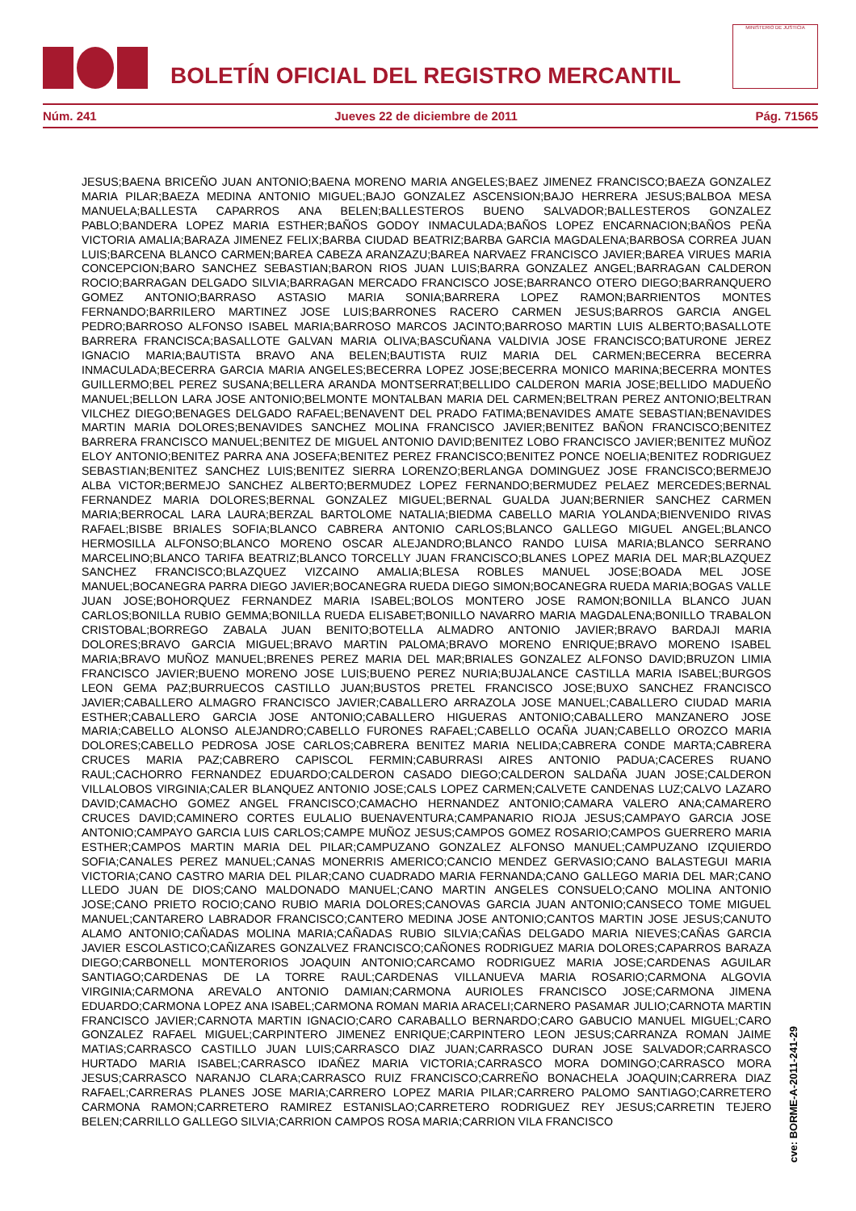BOLETÍN OFICIAL DEL REGISTRO MERCANTIL
MINISTERIO DE JUSTICIA
Núm. 241 Jueves 22 de diciembre de 2011 Pág. 71565
JESUS;BAENA BRICEÑO JUAN ANTONIO;BAENA MORENO MARIA ANGELES;BAEZ JIMENEZ FRANCISCO;BAEZA GONZALEZ MARIA PILAR;BAEZA MEDINA ANTONIO MIGUEL;BAJO GONZALEZ ASCENSION;BAJO HERRERA JESUS;BALBOA MESA MANUELA;BALLESTA CAPARROS ANA BELEN;BALLESTEROS BUENO SALVADOR;BALLESTEROS GONZALEZ PABLO;BANDERA LOPEZ MARIA ESTHER;BAÑOS GODOY INMACULADA;BAÑOS LOPEZ ENCARNACION;BAÑOS PEÑA VICTORIA AMALIA;BARAZA JIMENEZ FELIX;BARBA CIUDAD BEATRIZ;BARBA GARCIA MAGDALENA;BARBOSA CORREA JUAN LUIS;BARCENA BLANCO CARMEN;BAREA CABEZA ARANZAZU;BAREA NARVAEZ FRANCISCO JAVIER;BAREA VIRUES MARIA CONCEPCION;BARO SANCHEZ SEBASTIAN;BARON RIOS JUAN LUIS;BARRA GONZALEZ ANGEL;BARRAGAN CALDERON ROCIO;BARRAGAN DELGADO SILVIA;BARRAGAN MERCADO FRANCISCO JOSE;BARRANCO OTERO DIEGO;BARRANQUERO GOMEZ ANTONIO;BARRASO ASTASIO MARIA SONIA;BARRERA LOPEZ RAMON;BARRIENTOS MONTES FERNANDO;BARRILERO MARTINEZ JOSE LUIS;BARRONES RACERO CARMEN JESUS;BARROS GARCIA ANGEL PEDRO;BARROSO ALFONSO ISABEL MARIA;BARROSO MARCOS JACINTO;BARROSO MARTIN LUIS ALBERTO;BASALLOTE BARRERA FRANCISCA;BASALLOTE GALVAN MARIA OLIVA;BASCUÑANA VALDIVIA JOSE FRANCISCO;BATURONE JEREZ IGNACIO MARIA;BAUTISTA BRAVO ANA BELEN;BAUTISTA RUIZ MARIA DEL CARMEN;BECERRA BECERRA INMACULADA;BECERRA GARCIA MARIA ANGELES;BECERRA LOPEZ JOSE;BECERRA MONICO MARINA;BECERRA MONTES GUILLERMO;BEL PEREZ SUSANA;BELLERA ARANDA MONTSERRAT;BELLIDO CALDERON MARIA JOSE;BELLIDO MADUEÑO MANUEL;BELLON LARA JOSE ANTONIO;BELMONTE MONTALBAN MARIA DEL CARMEN;BELTRAN PEREZ ANTONIO;BELTRAN VILCHEZ DIEGO;BENAGES DELGADO RAFAEL;BENAVENT DEL PRADO FATIMA;BENAVIDES AMATE SEBASTIAN;BENAVIDES MARTIN MARIA DOLORES;BENAVIDES SANCHEZ MOLINA FRANCISCO JAVIER;BENITEZ BAÑON FRANCISCO;BENITEZ BARRERA FRANCISCO MANUEL;BENITEZ DE MIGUEL ANTONIO DAVID;BENITEZ LOBO FRANCISCO JAVIER;BENITEZ MUÑOZ ELOY ANTONIO;BENITEZ PARRA ANA JOSEFA;BENITEZ PEREZ FRANCISCO;BENITEZ PONCE NOELIA;BENITEZ RODRIGUEZ SEBASTIAN;BENITEZ SANCHEZ LUIS;BENITEZ SIERRA LORENZO;BERLANGA DOMINGUEZ JOSE FRANCISCO;BERMEJO ALBA VICTOR;BERMEJO SANCHEZ ALBERTO;BERMUDEZ LOPEZ FERNANDO;BERMUDEZ PELAEZ MERCEDES;BERNAL FERNANDEZ MARIA DOLORES;BERNAL GONZALEZ MIGUEL;BERNAL GUALDA JUAN;BERNIER SANCHEZ CARMEN MARIA;BERROCAL LARA LAURA;BERZAL BARTOLOME NATALIA;BIEDMA CABELLO MARIA YOLANDA;BIENVENIDO RIVAS RAFAEL;BISBE BRIALES SOFIA;BLANCO CABRERA ANTONIO CARLOS;BLANCO GALLEGO MIGUEL ANGEL;BLANCO HERMOSILLA ALFONSO;BLANCO MORENO OSCAR ALEJANDRO;BLANCO RANDO LUISA MARIA;BLANCO SERRANO MARCELINO;BLANCO TARIFA BEATRIZ;BLANCO TORCELLY JUAN FRANCISCO;BLANES LOPEZ MARIA DEL MAR;BLAZQUEZ SANCHEZ FRANCISCO;BLAZQUEZ VIZCAINO AMALIA;BLESA ROBLES MANUEL JOSE;BOADA MEL JOSE MANUEL;BOCANEGRA PARRA DIEGO JAVIER;BOCANEGRA RUEDA DIEGO SIMON;BOCANEGRA RUEDA MARIA;BOGAS VALLE JUAN JOSE;BOHORQUEZ FERNANDEZ MARIA ISABEL;BOLOS MONTERO JOSE RAMON;BONILLA BLANCO JUAN CARLOS;BONILLA RUBIO GEMMA;BONILLA RUEDA ELISABET;BONILLO NAVARRO MARIA MAGDALENA;BONILLO TRABALON CRISTOBAL;BORREGO ZABALA JUAN BENITO;BOTELLA ALMADRO ANTONIO JAVIER;BRAVO BARDAJI MARIA DOLORES;BRAVO GARCIA MIGUEL;BRAVO MARTIN PALOMA;BRAVO MORENO ENRIQUE;BRAVO MORENO ISABEL MARIA;BRAVO MUÑOZ MANUEL;BRENES PEREZ MARIA DEL MAR;BRIALES GONZALEZ ALFONSO DAVID;BRUZON LIMIA FRANCISCO JAVIER;BUENO MORENO JOSE LUIS;BUENO PEREZ NURIA;BUJALANCE CASTILLA MARIA ISABEL;BURGOS LEON GEMA PAZ;BURRUECOS CASTILLO JUAN;BUSTOS PRETEL FRANCISCO JOSE;BUXO SANCHEZ FRANCISCO JAVIER;CABALLERO ALMAGRO FRANCISCO JAVIER;CABALLERO ARRAZOLA JOSE MANUEL;CABALLERO CIUDAD MARIA ESTHER;CABALLERO GARCIA JOSE ANTONIO;CABALLERO HIGUERAS ANTONIO;CABALLERO MANZANERO JOSE MARIA;CABELLO ALONSO ALEJANDRO;CABELLO FURONES RAFAEL;CABELLO OCAÑA JUAN;CABELLO OROZCO MARIA DOLORES;CABELLO PEDROSA JOSE CARLOS;CABRERA BENITEZ MARIA NELIDA;CABRERA CONDE MARTA;CABRERA CRUCES MARIA PAZ;CABRERO CAPISCOL FERMIN;CABURRASI AIRES ANTONIO PADUA;CACERES RUANO RAUL;CACHORRO FERNANDEZ EDUARDO;CALDERON CASADO DIEGO;CALDERON SALDAÑA JUAN JOSE;CALDERON VILLALOBOS VIRGINIA;CALER BLANQUEZ ANTONIO JOSE;CALS LOPEZ CARMEN;CALVETE CANDENAS LUZ;CALVO LAZARO DAVID;CAMACHO GOMEZ ANGEL FRANCISCO;CAMACHO HERNANDEZ ANTONIO;CAMARA VALERO ANA;CAMARERO CRUCES DAVID;CAMINERO CORTES EULALIO BUENAVENTURA;CAMPANARIO RIOJA JESUS;CAMPAYO GARCIA JOSE ANTONIO;CAMPAYO GARCIA LUIS CARLOS;CAMPE MUÑOZ JESUS;CAMPOS GOMEZ ROSARIO;CAMPOS GUERRERO MARIA ESTHER;CAMPOS MARTIN MARIA DEL PILAR;CAMPUZANO GONZALEZ ALFONSO MANUEL;CAMPUZANO IZQUIERDO SOFIA;CANALES PEREZ MANUEL;CANAS MONERRIS AMERICO;CANCIO MENDEZ GERVASIO;CANO BALASTEGUI MARIA VICTORIA;CANO CASTRO MARIA DEL PILAR;CANO CUADRADO MARIA FERNANDA;CANO GALLEGO MARIA DEL MAR;CANO LLEDO JUAN DE DIOS;CANO MALDONADO MANUEL;CANO MARTIN ANGELES CONSUELO;CANO MOLINA ANTONIO JOSE;CANO PRIETO ROCIO;CANO RUBIO MARIA DOLORES;CANOVAS GARCIA JUAN ANTONIO;CANSECO TOME MIGUEL MANUEL;CANTARERO LABRADOR FRANCISCO;CANTERO MEDINA JOSE ANTONIO;CANTOS MARTIN JOSE JESUS;CANUTO ALAMO ANTONIO;CAÑADAS MOLINA MARIA;CAÑADAS RUBIO SILVIA;CAÑAS DELGADO MARIA NIEVES;CAÑAS GARCIA JAVIER ESCOLASTICO;CAÑIZARES GONZALVEZ FRANCISCO;CAÑONES RODRIGUEZ MARIA DOLORES;CAPARROS BARAZA DIEGO;CARBONELL MONTERORIOS JOAQUIN ANTONIO;CARCAMO RODRIGUEZ MARIA JOSE;CARDENAS AGUILAR SANTIAGO;CARDENAS DE LA TORRE RAUL;CARDENAS VILLANUEVA MARIA ROSARIO;CARMONA ALGOVIA VIRGINIA;CARMONA AREVALO ANTONIO DAMIAN;CARMONA AURIOLES FRANCISCO JOSE;CARMONA JIMENA EDUARDO;CARMONA LOPEZ ANA ISABEL;CARMONA ROMAN MARIA ARACELI;CARNERO PASAMAR JULIO;CARNOTA MARTIN FRANCISCO JAVIER;CARNOTA MARTIN IGNACIO;CARO CARABALLO BERNARDO;CARO GABUCIO MANUEL MIGUEL;CARO GONZALEZ RAFAEL MIGUEL;CARPINTERO JIMENEZ ENRIQUE;CARPINTERO LEON JESUS;CARRANZA ROMAN JAIME MATIAS;CARRASCO CASTILLO JUAN LUIS;CARRASCO DIAZ JUAN;CARRASCO DURAN JOSE SALVADOR;CARRASCO HURTADO MARIA ISABEL;CARRASCO IDAÑEZ MARIA VICTORIA;CARRASCO MORA DOMINGO;CARRASCO MORA JESUS;CARRASCO NARANJO CLARA;CARRASCO RUIZ FRANCISCO;CARREÑO BONACHELA JOAQUIN;CARRERA DIAZ RAFAEL;CARRERAS PLANES JOSE MARIA;CARRERO LOPEZ MARIA PILAR;CARRERO PALOMO SANTIAGO;CARRETERO CARMONA RAMON;CARRETERO RAMIREZ ESTANISLAO;CARRETERO RODRIGUEZ REY JESUS;CARRETIN TEJERO BELEN;CARRILLO GALLEGO SILVIA;CARRION CAMPOS ROSA MARIA;CARRION VILA FRANCISCO
cve: BORME-A-2011-241-29